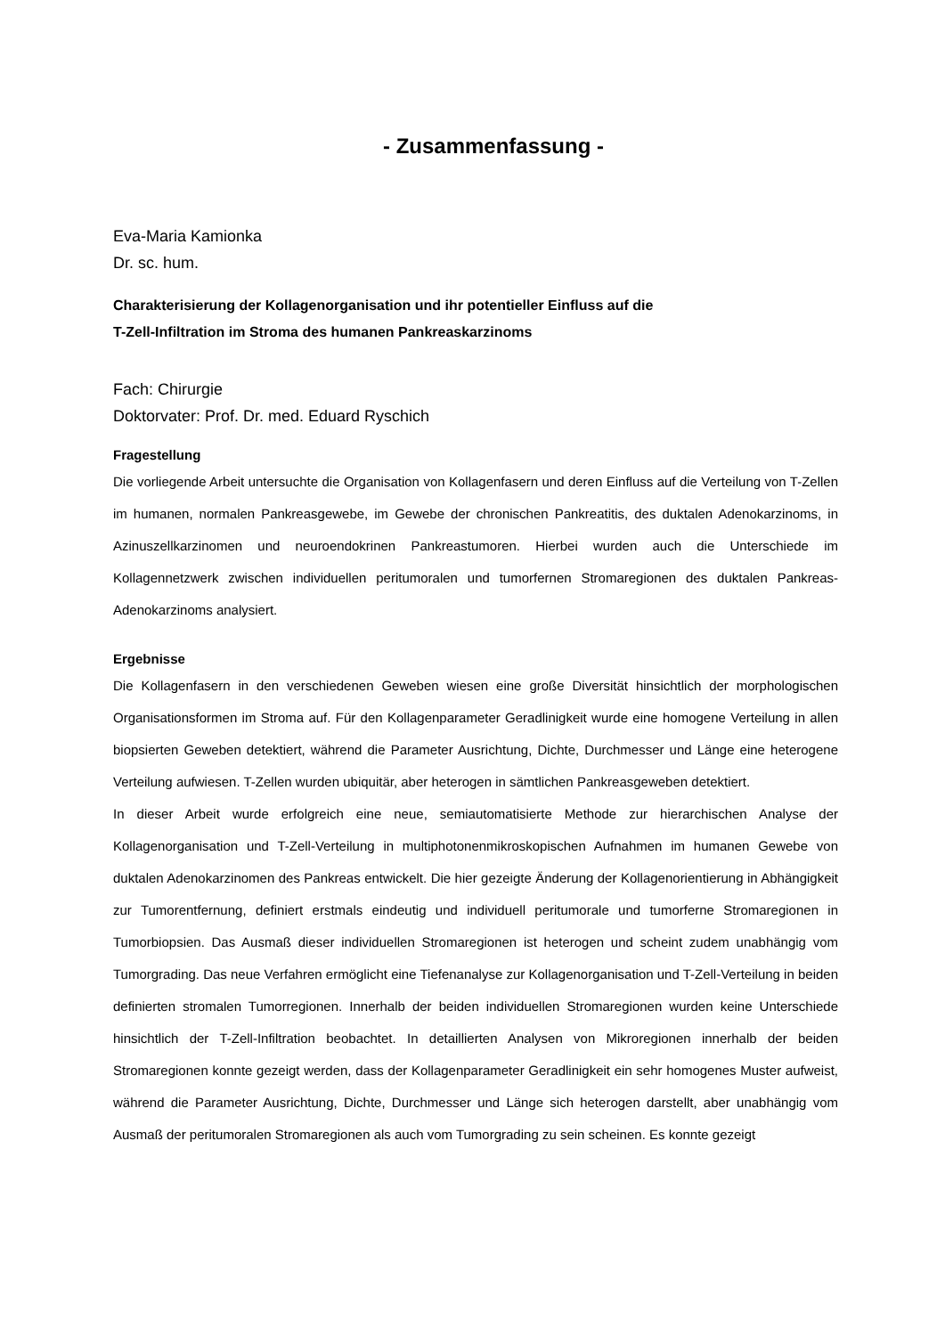- Zusammenfassung -
Eva-Maria Kamionka
Dr. sc. hum.
Charakterisierung der Kollagenorganisation und ihr potentieller Einfluss auf die
T-Zell-Infiltration im Stroma des humanen Pankreaskarzinoms
Fach: Chirurgie
Doktorvater: Prof. Dr. med. Eduard Ryschich
Fragestellung
Die vorliegende Arbeit untersuchte die Organisation von Kollagenfasern und deren Einfluss auf die Verteilung von T-Zellen im humanen, normalen Pankreasgewebe, im Gewebe der chronischen Pankreatitis, des duktalen Adenokarzinoms, in Azinuszellkarzinomen und neuroendokrinen Pankreastumoren. Hierbei wurden auch die Unterschiede im Kollagennetzwerk zwischen individuellen peritumoralen und tumorfernen Stromaregionen des duktalen Pankreas-Adenokarzinoms analysiert.
Ergebnisse
Die Kollagenfasern in den verschiedenen Geweben wiesen eine große Diversität hinsichtlich der morphologischen Organisationsformen im Stroma auf. Für den Kollagenparameter Geradlinigkeit wurde eine homogene Verteilung in allen biopsierten Geweben detektiert, während die Parameter Ausrichtung, Dichte, Durchmesser und Länge eine heterogene Verteilung aufwiesen. T-Zellen wurden ubiquitär, aber heterogen in sämtlichen Pankreasgeweben detektiert.
In dieser Arbeit wurde erfolgreich eine neue, semiautomatisierte Methode zur hierarchischen Analyse der Kollagenorganisation und T-Zell-Verteilung in multiphotonenmikroskopischen Aufnahmen im humanen Gewebe von duktalen Adenokarzinomen des Pankreas entwickelt. Die hier gezeigte Änderung der Kollagenorientierung in Abhängigkeit zur Tumorentfernung, definiert erstmals eindeutig und individuell peritumorale und tumorferne Stromaregionen in Tumorbiopsien. Das Ausmaß dieser individuellen Stromaregionen ist heterogen und scheint zudem unabhängig vom Tumorgrading. Das neue Verfahren ermöglicht eine Tiefenanalyse zur Kollagenorganisation und T-Zell-Verteilung in beiden definierten stromalen Tumorregionen. Innerhalb der beiden individuellen Stromaregionen wurden keine Unterschiede hinsichtlich der T-Zell-Infiltration beobachtet. In detaillierten Analysen von Mikroregionen innerhalb der beiden Stromaregionen konnte gezeigt werden, dass der Kollagenparameter Geradlinigkeit ein sehr homogenes Muster aufweist, während die Parameter Ausrichtung, Dichte, Durchmesser und Länge sich heterogen darstellt, aber unabhängig vom Ausmaß der peritumoralen Stromaregionen als auch vom Tumorgrading zu sein scheinen. Es konnte gezeigt